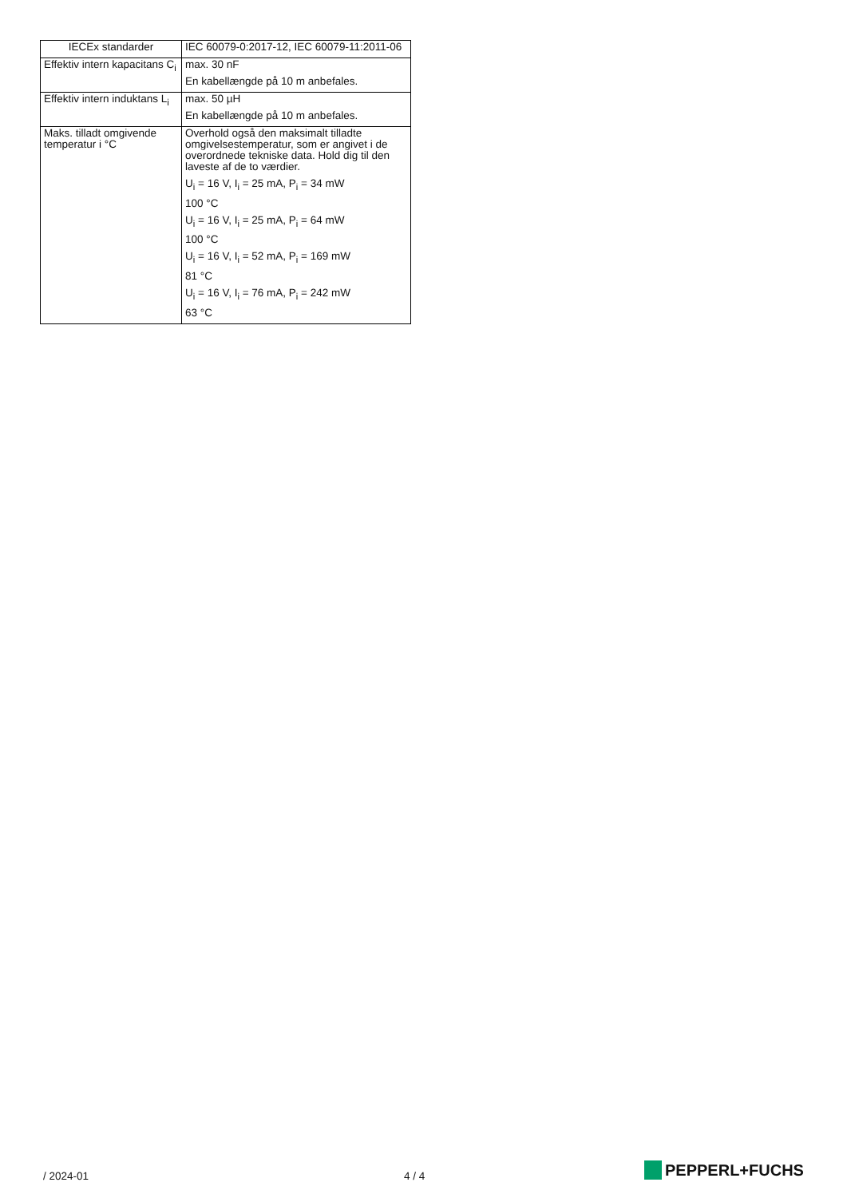| IECEx standarder | IEC 60079-0:2017-12, IEC 60079-11:2011-06 |
| Effektiv intern kapacitans C<sub>i</sub> | max. 30 nF En kabellængde på 10 m anbefales. |
| Effektiv intern induktans L<sub>i</sub> | max. 50 µH En kabellængde på 10 m anbefales. |
| Maks. tilladt omgivende temperatur i °C | Overhold også den maksimalt tilladte omgivelsestemperatur, som er angivet i de overordnede tekniske data. Hold dig til den laveste af de to værdier. U<sub>i</sub> = 16 V, I<sub>i</sub> = 25 mA, P<sub>i</sub> = 34 mW 100 °C U<sub>i</sub> = 16 V, I<sub>i</sub> = 25 mA, P<sub>i</sub> = 64 mW 100 °C U<sub>i</sub> = 16 V, I<sub>i</sub> = 52 mA, P<sub>i</sub> = 169 mW 81 °C U<sub>i</sub> = 16 V, I<sub>i</sub> = 76 mA, P<sub>i</sub> = 242 mW 63 °C |
/ 2024-01 4 / 4 PEPPERL+FUCHS